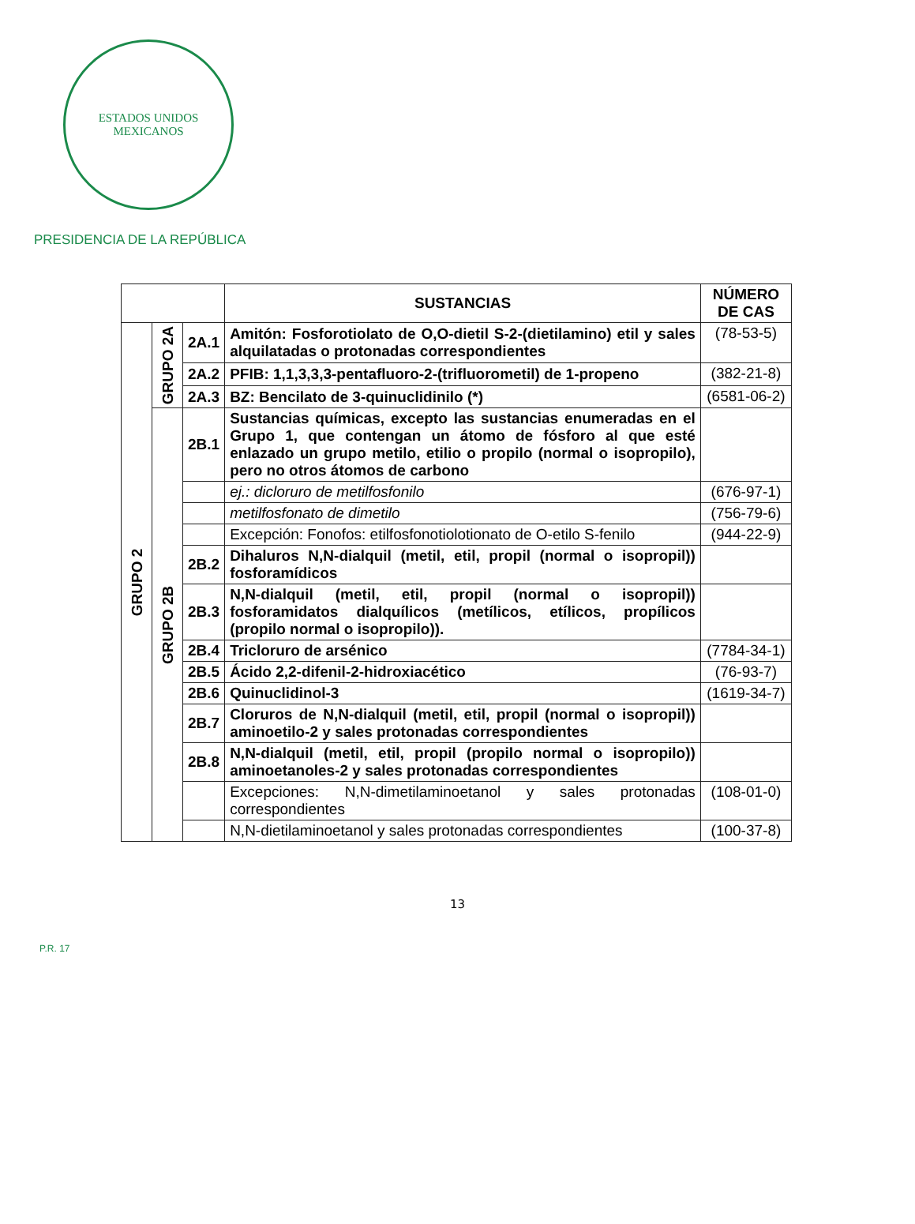ESTADOS UNIDOS MEXICANOS
PRESIDENCIA DE LA REPÚBLICA
| | | | SUSTANCIAS | NÚMERO DE CAS |
| --- | --- | --- | --- | --- |
| GRUPO 2 | GRUPO 2A | 2A.1 | Amitón: Fosforotiolato de O,O-dietil S-2-(dietilamino) etil y sales alquilatadas o protonadas correspondientes | (78-53-5) |
| | | 2A.2 | PFIB: 1,1,3,3,3-pentafluoro-2-(trifluorometil) de 1-propeno | (382-21-8) |
| | | 2A.3 | BZ: Bencilato de 3-quinuclidinilo (*) | (6581-06-2) |
| | GRUPO 2B | 2B.1 | Sustancias químicas, excepto las sustancias enumeradas en el Grupo 1, que contengan un átomo de fósforo al que esté enlazado un grupo metilo, etilio o propilo (normal o isopropilo), pero no otros átomos de carbono | |
| | | | ej.: dicloruro de metilfosfonilo | (676-97-1) |
| | | | metilfosfonato de dimetilo | (756-79-6) |
| | | | Excepción: Fonofos: etilfosfonotiolotionato de O-etilo S-fenilo | (944-22-9) |
| | | 2B.2 | Dihaluros N,N-dialquil (metil, etil, propil (normal o isopropil)) fosforamídicos | |
| | | 2B.3 | N,N-dialquil (metil, etil, propil (normal o isopropil)) fosforamidatos dialquílicos (metílicos, etílicos, propílicos (propilo normal o isopropilo)). | |
| | | 2B.4 | Tricloruro de arsénico | (7784-34-1) |
| | | 2B.5 | Ácido 2,2-difenil-2-hidroxiacético | (76-93-7) |
| | | 2B.6 | Quinuclidinol-3 | (1619-34-7) |
| | | 2B.7 | Cloruros de N,N-dialquil (metil, etil, propil (normal o isopropil)) aminoetilo-2 y sales protonadas correspondientes | |
| | | 2B.8 | N,N-dialquil (metil, etil, propil (propilo normal o isopropilo)) aminoetanoles-2 y sales protonadas correspondientes | |
| | | | Excepciones: N,N-dimetilaminoetanol y sales protonadas correspondientes | (108-01-0) |
| | | | N,N-dietilaminoetanol y sales protonadas correspondientes | (100-37-8) |
13
P.R. 17